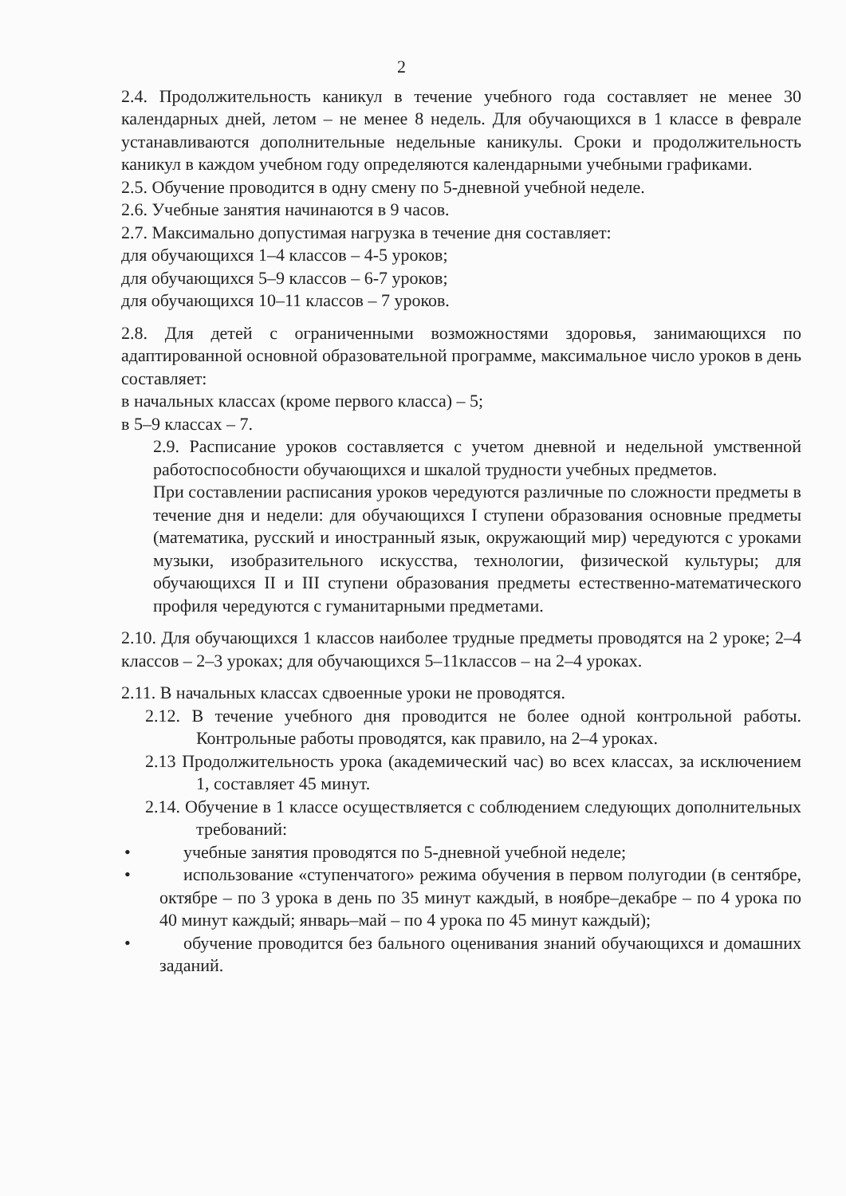2
2.4. Продолжительность каникул в течение учебного года составляет не менее 30 календарных дней, летом – не менее 8 недель. Для обучающихся в 1 классе в феврале устанавливаются дополнительные недельные каникулы. Сроки и продолжительность каникул в каждом учебном году определяются календарными учебными графиками.
2.5. Обучение проводится в одну смену по 5-дневной учебной неделе.
2.6. Учебные занятия начинаются в 9 часов.
2.7. Максимально допустимая нагрузка в течение дня составляет:
для обучающихся 1–4 классов – 4-5 уроков;
для обучающихся 5–9 классов – 6-7 уроков;
для обучающихся 10–11 классов – 7 уроков.
2.8. Для детей с ограниченными возможностями здоровья, занимающихся по адаптированной основной образовательной программе, максимальное число уроков в день составляет:
в начальных классах (кроме первого класса) – 5;
в 5–9 классах – 7.
2.9. Расписание уроков составляется с учетом дневной и недельной умственной работоспособности обучающихся и шкалой трудности учебных предметов.
При составлении расписания уроков чередуются различные по сложности предметы в течение дня и недели: для обучающихся I ступени образования основные предметы (математика, русский и иностранный язык, окружающий мир) чередуются с уроками музыки, изобразительного искусства, технологии, физической культуры; для обучающихся II и III ступени образования предметы естественно-математического профиля чередуются с гуманитарными предметами.
2.10. Для обучающихся 1 классов наиболее трудные предметы проводятся на 2 уроке; 2–4 классов – 2–3 уроках; для обучающихся 5–11классов – на 2–4 уроках.
2.11. В начальных классах сдвоенные уроки не проводятся.
2.12. В течение учебного дня проводится не более одной контрольной работы. Контрольные работы проводятся, как правило, на 2–4 уроках.
2.13 Продолжительность урока (академический час) во всех классах, за исключением 1, составляет 45 минут.
2.14. Обучение в 1 классе осуществляется с соблюдением следующих дополнительных требований:
• учебные занятия проводятся по 5-дневной учебной неделе;
• использование «ступенчатого» режима обучения в первом полугодии (в сентябре, октябре – по 3 урока в день по 35 минут каждый, в ноябре–декабре – по 4 урока по 40 минут каждый; январь–май – по 4 урока по 45 минут каждый);
• обучение проводится без бального оценивания знаний обучающихся и домашних заданий.